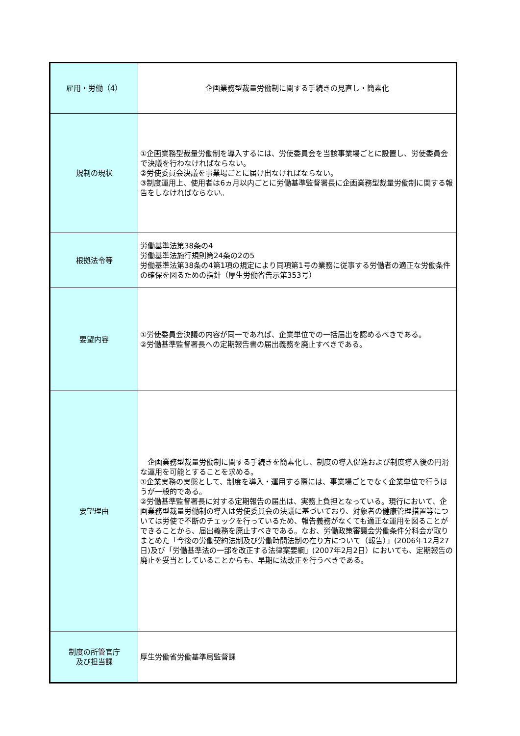| 雇用・労働（4） | 企画業務型裁量労働制に関する手続きの見直し・簡素化 |
| 規制の現状 | ①企画業務型裁量労働制を導入するには、労使委員会を当該事業場ごとに設置し、労使委員会で決議を行わなければならない。 ②労使委員会決議を事業場ごとに届け出なければならない。 ③制度運用上、使用者は6ヵ月以内ごとに労働基準監督署長に企画業務型裁量労働制に関する報告をしなければならない。 |
| 根拠法令等 | 労働基準法第38条の4 労働基準法施行規則第24条の2の5 労働基準法第38条の4第1項の規定により同項第1号の業務に従事する労働者の適正な労働条件の確保を図るための指針（厚生労働省告示第353号） |
| 要望内容 | ①労使委員会決議の内容が同一であれば、企業単位での一括届出を認めるべきである。 ②労働基準監督署長への定期報告書の届出義務を廃止すべきである。 |
| 要望理由 | 企画業務型裁量労働制に関する手続きを簡素化し、制度の導入促進および制度導入後の円滑な運用を可能とすることを求める。 ①企業実務の実態として、制度を導入・運用する際には、事業場ごとでなく企業単位で行うほうが一般的である。 ②労働基準監督署長に対する定期報告の届出は、実務上負担となっている。現行において、企画業務型裁量労働制の導入は労使委員会の決議に基づいており、対象者の健康管理措置等については労使で不断のチェックを行っているため、報告義務がなくても適正な運用を図ることができることから、届出義務を廃止すべきである。なお、労働政策審議会労働条件分科会が取りまとめた「今後の労働契約法制及び労働時間法制の在り方について（報告）」(2006年12月27日)及び「労働基準法の一部を改正する法律案要綱」(2007年2月2日）においても、定期報告の廃止を妥当としていることからも、早期に法改正を行うべきである。 |
| 制度の所管官庁 及び担当課 | 厚生労働省労働基準局監督課 |